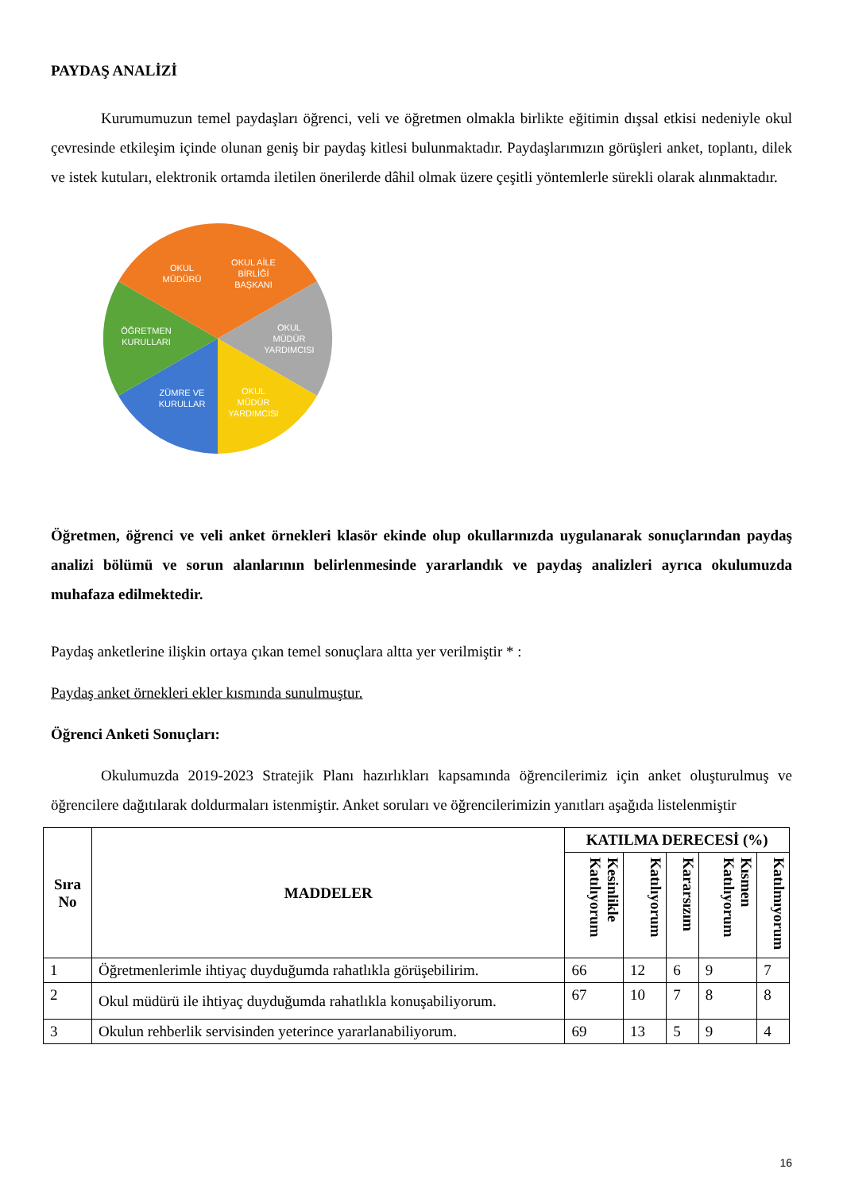PAYDAŞ ANALİZİ
Kurumumuzun temel paydaşları öğrenci, veli ve öğretmen olmakla birlikte eğitimin dışsal etkisi nedeniyle okul çevresinde etkileşim içinde olunan geniş bir paydaş kitlesi bulunmaktadır. Paydaşlarımızın görüşleri anket, toplantı, dilek ve istek kutuları, elektronik ortamda iletilen önerilerde dâhil olmak üzere çeşitli yöntemlerle sürekli olarak alınmaktadır.
OKUL
MÜDÜRÜ
OKUL AİLE
BİRLİĞİ
BAŞKANI
OKUL
MÜDÜR
YARDIMCISI
OKUL
MÜDÜR
YARDIMCISI
ZÜMRE VE
KURULLAR
ÖĞRETMEN
KURULLARI
Öğretmen, öğrenci ve veli anket örnekleri klasör ekinde olup okullarınızda uygulanarak sonuçlarından paydaş analizi bölümü ve sorun alanlarının belirlenmesinde yararlandık ve paydaş analizleri ayrıca okulumuzda muhafaza edilmektedir.
Paydaş anketlerine ilişkin ortaya çıkan temel sonuçlara altta yer verilmiştir * :
Paydaş anket örnekleri ekler kısmında sunulmuştur.
Öğrenci Anketi Sonuçları:
Okulumuzda 2019-2023 Stratejik Planı hazırlıkları kapsamında öğrencilerimiz için anket oluşturulmuş ve öğrencilere dağıtılarak doldurmaları istenmiştir. Anket soruları ve öğrencilerimizin yanıtları aşağıda listelenmiştir
| Sıra No | MADDELER | KATILMA DERECESİ (%) | | | | |
| --- | --- | --- | --- | --- | --- | --- |
| | | Kesinlikle Katılıyorum | Katılıyorum | Kararsızım | Kısmen Katılıyorum | Katılmıyorum |
| 1 | Öğretmenlerimle ihtiyaç duyduğumda rahatlıkla görüşebilirim. | 66 | 12 | 6 | 9 | 7 |
| 2 | Okul müdürü ile ihtiyaç duyduğumda rahatlıkla konuşabiliyorum. | 67 | 10 | 7 | 8 | 8 |
| 3 | Okulun rehberlik servisinden yeterince yararlanabiliyorum. | 69 | 13 | 5 | 9 | 4 |
16